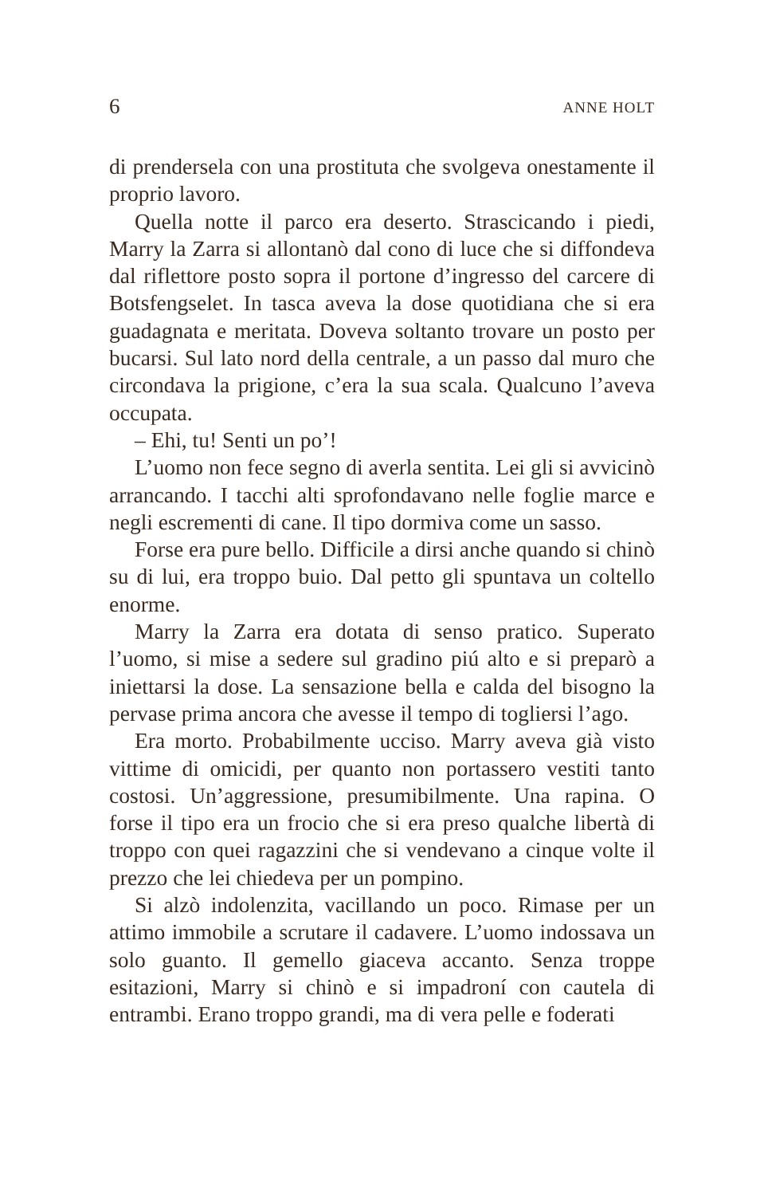6 ANNE HOLT
di prendersela con una prostituta che svolgeva onestamente il proprio lavoro.
Quella notte il parco era deserto. Strascicando i piedi, Marry la Zarra si allontanò dal cono di luce che si diffondeva dal riflettore posto sopra il portone d’ingresso del carcere di Botsfengselet. In tasca aveva la dose quotidiana che si era guadagnata e meritata. Doveva soltanto trovare un posto per bucarsi. Sul lato nord della centrale, a un passo dal muro che circondava la prigione, c’era la sua scala. Qualcuno l’aveva occupata.
– Ehi, tu! Senti un po’!
L’uomo non fece segno di averla sentita. Lei gli si avvicinò arrancando. I tacchi alti sprofondavano nelle foglie marce e negli escrementi di cane. Il tipo dormiva come un sasso.
Forse era pure bello. Difficile a dirsi anche quando si chinò su di lui, era troppo buio. Dal petto gli spuntava un coltello enorme.
Marry la Zarra era dotata di senso pratico. Superato l’uomo, si mise a sedere sul gradino piú alto e si preparò a iniettarsi la dose. La sensazione bella e calda del bisogno la pervase prima ancora che avesse il tempo di togliersi l’ago.
Era morto. Probabilmente ucciso. Marry aveva già visto vittime di omicidi, per quanto non portassero vestiti tanto costosi. Un’aggressione, presumibilmente. Una rapina. O forse il tipo era un frocio che si era preso qualche libertà di troppo con quei ragazzini che si vendevano a cinque volte il prezzo che lei chiedeva per un pompino.
Si alzò indolenzita, vacillando un poco. Rimase per un attimo immobile a scrutare il cadavere. L’uomo indossava un solo guanto. Il gemello giaceva accanto. Senza troppe esitazioni, Marry si chinò e si impadroní con cautela di entrambi. Erano troppo grandi, ma di vera pelle e foderati